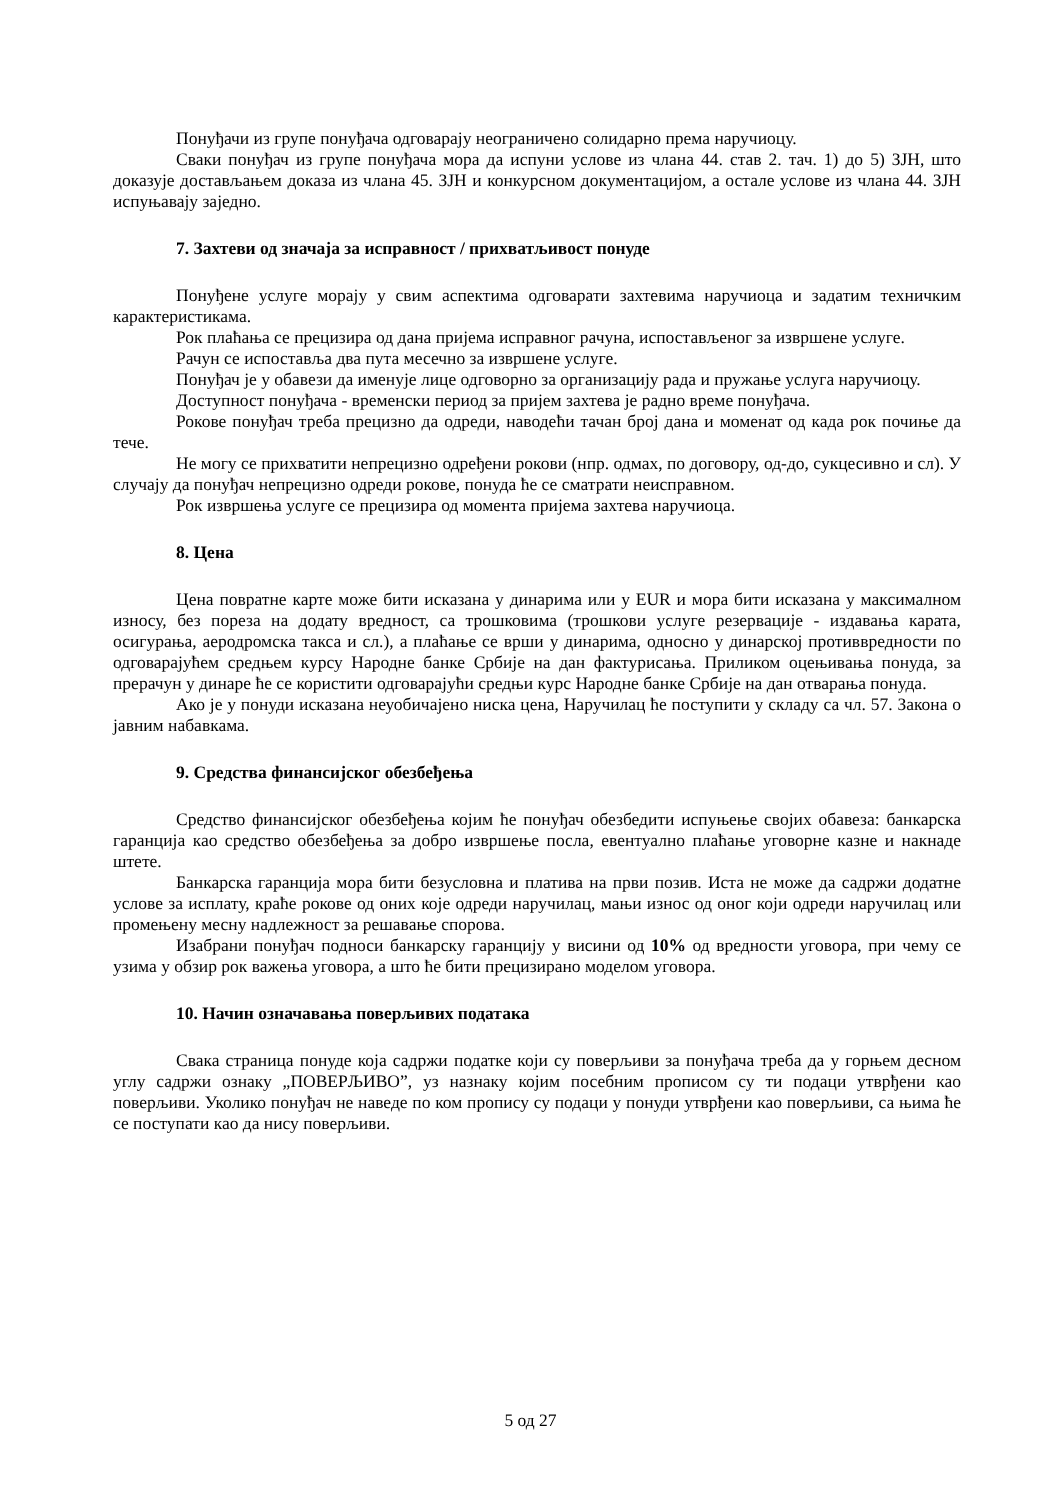Понуђачи из групе понуђача одговарају неограничено солидарно према наручиоцу.
Сваки понуђач из групе понуђача мора да испуни услове из члана 44. став 2. тач. 1) до 5) ЗЈН, што доказује достављањем доказа из члана 45. ЗЈН и конкурсном документацијом, а остале услове из члана 44. ЗЈН испуњавају заједно.
7. Захтеви од значаја за исправност / прихватљивост понуде
Понуђене услуге морају у свим аспектима одговарати захтевима наручиоца и задатим техничким карактеристикама.
Рок плаћања се прецизира од дана пријема исправног рачуна, испостављеног за извршене услуге.
Рачун се испоставља два пута месечно за извршене услуге.
Понуђач је у обавези да именује лице одговорно за организацију рада и пружање услуга наручиоцу.
Доступност понуђача - временски период за пријем захтева је радно време понуђача.
Рокове понуђач треба прецизно да одреди, наводећи тачан број дана и моменат од када рок почиње да тече.
Не могу се прихватити непрецизно одређени рокови (нпр. одмах, по договору, од-до, сукцесивно и сл). У случају да понуђач непрецизно одреди рокове, понуда ће се сматрати неисправном.
Рок извршења услуге се прецизира од момента пријема захтева наручиоца.
8. Цена
Цена повратне карте може бити исказана у динарима или у EUR и мора бити исказана у максималном износу, без пореза на додату вредност, са трошковима (трошкови услуге резервације - издавања карата, осигурања, аеродромска такса и сл.), а плаћање се врши у динарима, односно у динарској противвредности по одговарајућем средњем курсу Народне банке Србије на дан фактурисања. Приликом оцењивања понуда, за прерачун у динаре ће се користити одговарајући средњи курс Народне банке Србије на дан отварања понуда.
Ако је у понуди исказана неуобичајено ниска цена, Наручилац ће поступити у складу са чл. 57. Закона о јавним набавкама.
9. Средства финансијског обезбеђења
Средство финансијског обезбеђења којим ће понуђач обезбедити испуњење својих обавеза: банкарска гаранција као средство обезбеђења за добро извршење посла, евентуално плаћање уговорне казне и накнаде штете.
Банкарска гаранција мора бити безусловна и платива на први позив. Иста не може да садржи додатне услове за исплату, краће рокове од оних које одреди наручилац, мањи износ од оног који одреди наручилац или промењену месну надлежност за решавање спорова.
Изабрани понуђач подноси банкарску гаранцију у висини од 10% од вредности уговора, при чему се узима у обзир рок важења уговора, а што ће бити прецизирано моделом уговора.
10. Начин означавања поверљивих података
Свака страница понуде која садржи податке који су поверљиви за понуђача треба да у горњем десном углу садржи ознаку „ПОВЕРЉИВО”, уз назнаку којим посебним прописом су ти подаци утврђени као поверљиви. Уколико понуђач не наведе по ком пропису су подаци у понуди утврђени као поверљиви, са њима ће се поступати као да нису поверљиви.
5 од 27